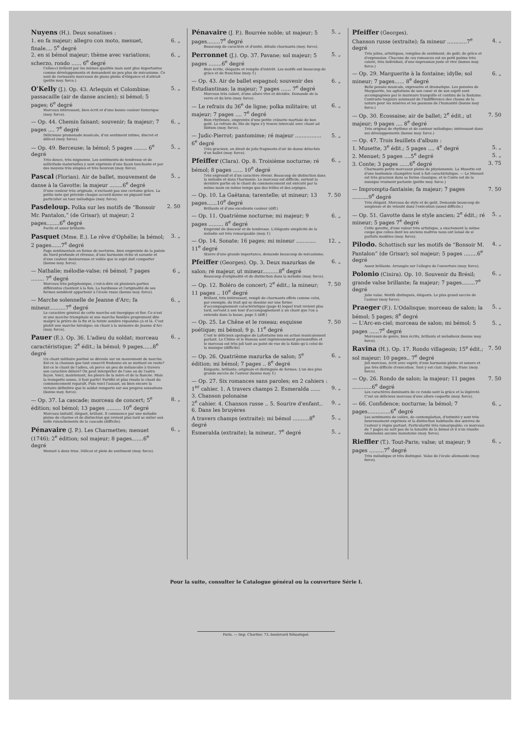Nuyens (H.). Deux sonatines :
1. en fa majeur; allegro con moto, menuet, finale.... 5<sup>e</sup> degré 6. „
2. en si bémol majeur; thème avec variations; scherzo, rondo ...... 6<sup>e</sup> degré 6. „
Celles-ci brillent par les mêmes qualités mais sont plus importantes comme développements et demandent un peu plus de mécanisme. Ce sont de ravissants morceaux de piano pleins d'élégance et d'attrait (petite moy. force.)
O'Kelly (J.). Op. 43. Arlequin et Colombine; passacaille (air de danse ancien); si bémol; 5 pages; 6<sup>e</sup> degré 5. „
Morceau intéressant, bien écrit et d'une bonne couleur historique (moy. force).
— Op. 44. Chemin faisant; souvenir; fa majeur; 7 pages .... 7<sup>e</sup> degré 6. „
Délicieuse promenade musicale, d'un sentiment intime, discret et délicat (moy. force).
— Op. 49. Berceuse; la bémol; 5 pages ........ 6<sup>e</sup> degré 5. „
Très douce, très mignonne. Les sentiments de tendresse et de sollicitude maternelles y sont exprimés d'une façon touchante et par des moyens très simples et très heureux (moy. force).
Pascal (Florian). Air de ballet, mouvement de danse à la Gavotte; la majeur ........6<sup>e</sup> degré 5. „
D'une couleur très originale, n'excluant pas une certaine grâce. La petite note qui précède chaque accord donne un piquant tout particulier au tour mélodique (moy. force).
Pasdeloup. Polka sur les motifs de “Bonsoir Mr. Pantalon,” (de Grisar); ut majeur; 2 pages........6<sup>e</sup> degré 2. 50
Facile et assez brillante.
Pasquet (Mme. E.). Le rêve d'Ophélie; la bémol; 2 pages......7<sup>e</sup> degré 3. „
Page sentimentale en forme de nocturne, bien empreinte de la poésie du Nord profonde et rêveuse, d'une harmonie riche et savante et d'une couleur douloureuse et voilée que le sujet doit comporter (bonne moy. force).
— Nathalie; mélodie-valse; ré bémol; 7 pages ........ 7<sup>e</sup> degré 6 „
Morceau très polyphonique, c'est-à-dire où plusieurs parties différentes chantent à la fois. La hardiesse et l'originalité de ses formes semblent appartenir à l'école russe (bonne moy. force).
— Marche solennelle de Jeanne d'Arc; fa mineur..........7<sup>e</sup> degré 6. „
Le caractère général de cette marche est énergique et fier. Ce n'est ni une marche triomphale ni une marche funèbre proprement dite malgré la prière de la fin et la teinte sombre répandue çà et là. C'est plutôt une marche héroïque; un chant à la mémoire de Jeanne d'Arc (moy. force).
Pauer (E.). Op. 36. L'adieu du soldat; morceau caractéristique; 2<sup>e</sup> édit.; la bémol; 9 pages......8<sup>e</sup> degré 6. „
Un chant militaire poétisé se déroule sur un mouvement de marche. Est-ce la chanson que tout conscrit fredonne en se mettant en route? Est-ce le chant de l'adieu, où perce un peu de mélancolie à travers son caractère déluré? On peut interpréter de l'une ou de l'autre façon. Voici, maintenant, les pleurs de la mère et de la fiancée. Mais la trompette sonne, il faut partir! Fortifié et plus résolu le chant du commencement reparaît. Puis voici l'assaut, ou bien encore la victoire définitive que le soldat remporte sur ses propres sensations (bonne moy. force).
— Op. 37. La cascade; morceau de concert; 5<sup>e</sup> édition; sol bémol; 13 pages ......... 10<sup>e</sup> degré 8. „
Morceau imitatif, élégant, brillant. Il commence par une mélodie pleine de charme et de distinction qui revient plus tard se mêler aux mille ruissellements de la cascade (difficile).
Pénavaire (J. P.). Les Charmettes; menuet (1746); 2<sup>e</sup> édition; sol majeur; 8 pages.......6<sup>e</sup> degré 6. „
Menuet à deux trios. Délicat et plein de sentiment (moy. force).
Pénavaire (J. P.). Bourrée noble; ut majeur; 5 pages........7<sup>e</sup> degré 5. „
Beaucoup de caractère et d'unité, détails charmants (moy. force).
Perronnet (J.). Op. 37. Pavane; sol majeur; 5 pages ........6<sup>e</sup> degré 5. „
Bien écrite, élégante et remplie d'intérêt. Les motifs ont beaucoup de grâce et de franchise (moy. f.)
— Op. 43. Air de ballet espagnol; souvenir des Estudiantinas; la majeur; 7 pages ...... 7<sup>e</sup> degré 6. „
Morceau très coloré, d'une allure vive et décidée. Demande de la verve et du brio (moy. force).
— Le refrain du 36<sup>e</sup> de ligne; polka militaire; ut majeur; 7 pages .... 7<sup>e</sup> degré 6. „
Bien rhythmée, empreinte d'une petite crânerie martiale de bon goût. Le refrain du 36e de ligne s'y trouve intercalé avec chant ad libitum (moy. force).
— Judic-Pierrot; pantomime; ré majeur ................ 6<sup>e</sup> degré 5. „
Très gracieux, on dirait de jolis fragments d'air de danse détachés d'un ballet (moy. force).
Pfeiffer (Clara). Op. 8. Troisième nocturne; ré bémol; 8 pages ...... 10<sup>e</sup> degré 6. „
Très expressif et d'un caractère rêveur. Beaucoup de distinction dans la mélodie et dans l'harmonie. Le morceau est difficile, surtout la dernière partie où le chant du commencement est exécuté par la même main en même temps que des trilles et des arpèges.
— Op. 10. La Gaëtana; tarentelle; ut mineur; 13 pages......10<sup>e</sup> degré 7. 50
Brillante et d'une excellente couleur (diff.)
— Op. 11. Quatrième nocturne; mi majeur; 9 pages ......... 8<sup>e</sup> degré 6. „
Empreint de douceur et de tendresse. L'élégante simplicité de la mélodie est très remarquable (moy. f.)
— Op. 14. Sonate; 16 pages; mi mineur ............ 11<sup>e</sup> degré 12. „
Œuvre d'une grande importance, demande beaucoup de mécanisme.
Pfeiffer (Georges). Op. 3. Deux mazurkas de salon; ré majeur, ut mineur..........8<sup>e</sup> degré 6. „
Beaucoup d'originalité et de distinction dans la mélodie (moy. force).
— Op. 12. Boléro de concert; 2<sup>e</sup> édit.; la mineur; 11 pages .. 10<sup>e</sup> degré 7. 50
Brillant, très intéressant, rempli de charmants effets comme celui, par exemple, du trait qui se dessine sur une forme d'accompagnement caractéristique (page 4) lequel trait revient plus tard, servant à son tour d'accompagnement à un chant que l'on a entendu dans la basse, page 5 (diff.)
— Op. 25. Le Chêne et le roseau; esquisse poétique; mi bémol; 9 p. 11<sup>e</sup> degré 7. 50
C'est le délicieux apologue de Lafontaine mis en action musicalement parlant. Le Chêne et le Roseau sont ingénieusement personnifiés et le morceau est très joli tant au point de vue de la fable qu'à celui de la musique (difficile)
— Op. 26. Quatrième mazurka de salon; 5<sup>e</sup> édition; mi bémol; 7 pages .. 8<sup>e</sup> degré 6. „
Élégante, brillante, originale et distinguée de formes. L'un des plus grands succès de l'auteur (bonne moy. f.)
— Op. 27. Six romances sans paroles; en 2 cahiers :
1<sup>er</sup> cahier. 1. A travers champs 2. Esmeralda ...... 3. Chanson polonaise 9. „
2<sup>e</sup> cahier. 4. Chanson russe .. 5. Sourire d'enfant.. 6. Dans les bruyères 9. „
A travers champs (extraite); mi bémol ..........8<sup>e</sup> degré 5. „
Esmeralda (extraite); la mineur.. 7<sup>e</sup> degré 5. „
Pfeiffer (Georges).
Chanson russe (extraite); fa mineur ............7<sup>e</sup> degré 4. „
Très jolies, artistiques, remplies de sentiment, de goût, de grâce et d'expression. Chacune de ces romances est un petit poème très coloré, très individuel, d'une impression juste et vive (bonne moy. force.)
— Op. 29. Marguerite à la fontaine; idylle; sol mineur; 7 pages...... 8<sup>e</sup> degré 6. „
Belle pensée musicale, expressive et dramatique. Les pensées de Marguerite, les agitations de son cœur et de son esprit sont accompagnées par le murmure tranquille et continu de la fontaine. Contraste toujours saisissant de l'indifférence des choses de la nature pour les misères et les passions de l'humanité (bonne moy force.)
— Op. 30. Ecossaise; air de ballet; 2<sup>e</sup> édit.; ut majeur; 9 pages .... 8<sup>e</sup> degré 7. 50
Très original de rhythme et de contour mélodique; intéressant dans ses développements (bonne moy. force.)
— Op. 47. Trois feuillets d'album :
1. Musette, 3<sup>e</sup> édit.; 5 pages .... 4<sup>e</sup> degré 5. „
2. Menuet; 5 pages ....5<sup>e</sup> degré 5. „
3. Conte; 3 pages ......6<sup>e</sup> degré 3. 75
Charmants petits morceaux pleins de physionomie. La Musette est d'une bonhomie champêtre tout à fait caractéristique. — Le Menuet est très gracieux dans sa forme classique, et le Conte est de la musique vraiment parlante (petite moy. force.)
— Impromptu-fantaisie; fa majeur; 7 pages ..........9<sup>e</sup> degré 7. 50
Très élégant. Morceau de style et de goût. Demande beaucoup de souplesse et de velouté dans l'exécution (assez difficile.)
— Op. 51. Gavotte dans le style ancien; 2<sup>e</sup> édit.; ré mineur; 5 pages 7<sup>e</sup> degré 5. „
Cette gavotte, d'une valeur très artistique, a exactement la même coupe que celles dont les anciens maîtres nous ont laissé de si parfaits modèles (moy. force).
Pilodo. Schottisch sur les motifs de “Bonsoir M. Pantalon” (de Grisar); sol majeur; 5 pages ........6<sup>e</sup> degré 4. „
Assez brillante. Arrangée sur l'allegro de l'ouverture (moy. force).
Polonio (Cinira). Op. 10. Souvenir du Brésil; grande valse brillante; fa majeur; 7 pages........7<sup>e</sup> degré 6. „
Jolie valse. Motifs distingués, élégants. Le plus grand succès de l'auteur (moy force).
Praeger (F.). L'Odalisque; morceau de salon; la bémol; 5 pages; 8<sup>e</sup> degré 5. „
— L'Arc-en-ciel; morceau de salon; mi bémol; 5 pages ......7<sup>e</sup> degré 5. „
Morceaux de genre, bien écrits, brillants et mélodieux (bonne moy. force).
Ravina (H.). Op. 17. Rondo villageois; 15<sup>e</sup> édit.; sol majeur; 10 pages.. 7<sup>e</sup> degré 7. 50
Joli morceau, écrit avec esprit; d'une harmonie pleine et sonore et pas très difficile d'exécution. Tout y est clair, limpide, franc (moy. force).
— Op. 26. Rondo de salon; la majeur; 11 pages ............6<sup>e</sup> degré 7. 50
Les caractères dominants de ce rondo sont la grâce et la légèreté. C'est un délicieux morceau d'une allure coquette (moy. force).
— 66. Confidence; nocturne; la bémol; 7 pages..............6<sup>e</sup> degré 6. „
Les sentiments de colère, de contemplation, d'intimité y sont très heureusement exprimés et la distinction habituelle des œuvres de l'auteur y règne partout. Particularité très remarquable; ce morceau de 7 pages ne sort pas de la tonalité de la bémol et il n'en résulte néanmoins aucune monotonie (moy. force).
Rieffler (T.). Tout-Paris; valse; ut majeur; 9 pages .........7<sup>e</sup> degré 6. „
Très mélodique et très distingué. Valse de l'école allemande (moy. force).
Pour la suite, consulter le Catalogue général ou la couverture Série I.
Paris. — Imp. Chartier, 73, boulevard Sébastopol.